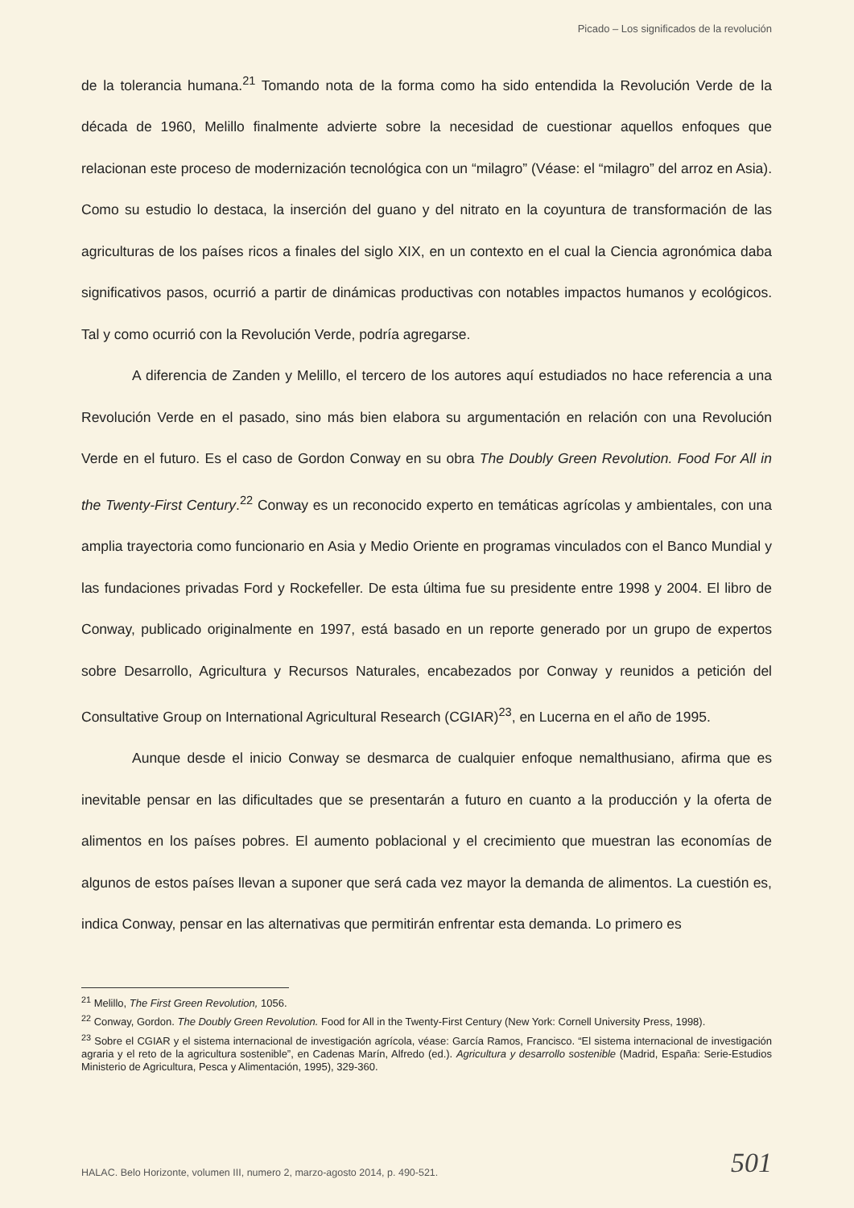Picado – Los significados de la revolución
de la tolerancia humana.<sup>21</sup> Tomando nota de la forma como ha sido entendida la Revolución Verde de la década de 1960, Melillo finalmente advierte sobre la necesidad de cuestionar aquellos enfoques que relacionan este proceso de modernización tecnológica con un “milagro” (Véase: el “milagro” del arroz en Asia). Como su estudio lo destaca, la inserción del guano y del nitrato en la coyuntura de transformación de las agriculturas de los países ricos a finales del siglo XIX, en un contexto en el cual la Ciencia agronómica daba significativos pasos, ocurrió a partir de dinámicas productivas con notables impactos humanos y ecológicos. Tal y como ocurrió con la Revolución Verde, podría agregarse.
A diferencia de Zanden y Melillo, el tercero de los autores aquí estudiados no hace referencia a una Revolución Verde en el pasado, sino más bien elabora su argumentación en relación con una Revolución Verde en el futuro. Es el caso de Gordon Conway en su obra The Doubly Green Revolution. Food For All in the Twenty-First Century.<sup>22</sup> Conway es un reconocido experto en temáticas agrícolas y ambientales, con una amplia trayectoria como funcionario en Asia y Medio Oriente en programas vinculados con el Banco Mundial y las fundaciones privadas Ford y Rockefeller. De esta última fue su presidente entre 1998 y 2004. El libro de Conway, publicado originalmente en 1997, está basado en un reporte generado por un grupo de expertos sobre Desarrollo, Agricultura y Recursos Naturales, encabezados por Conway y reunidos a petición del Consultative Group on International Agricultural Research (CGIAR)<sup>23</sup>, en Lucerna en el año de 1995.
Aunque desde el inicio Conway se desmarca de cualquier enfoque nemalthusiano, afirma que es inevitable pensar en las dificultades que se presentarán a futuro en cuanto a la producción y la oferta de alimentos en los países pobres. El aumento poblacional y el crecimiento que muestran las economías de algunos de estos países llevan a suponer que será cada vez mayor la demanda de alimentos. La cuestión es, indica Conway, pensar en las alternativas que permitirán enfrentar esta demanda. Lo primero es
<sup>21</sup> Melillo, The First Green Revolution, 1056.
<sup>22</sup> Conway, Gordon. The Doubly Green Revolution. Food for All in the Twenty-First Century (New York: Cornell University Press, 1998).
<sup>23</sup> Sobre el CGIAR y el sistema internacional de investigación agrícola, véase: García Ramos, Francisco. “El sistema internacional de investigación agraria y el reto de la agricultura sostenible”, en Cadenas Marín, Alfredo (ed.). Agricultura y desarrollo sostenible (Madrid, España: Serie-Estudios Ministerio de Agricultura, Pesca y Alimentación, 1995), 329-360.
HALAC. Belo Horizonte, volumen III, numero 2, marzo-agosto 2014, p. 490-521. 501